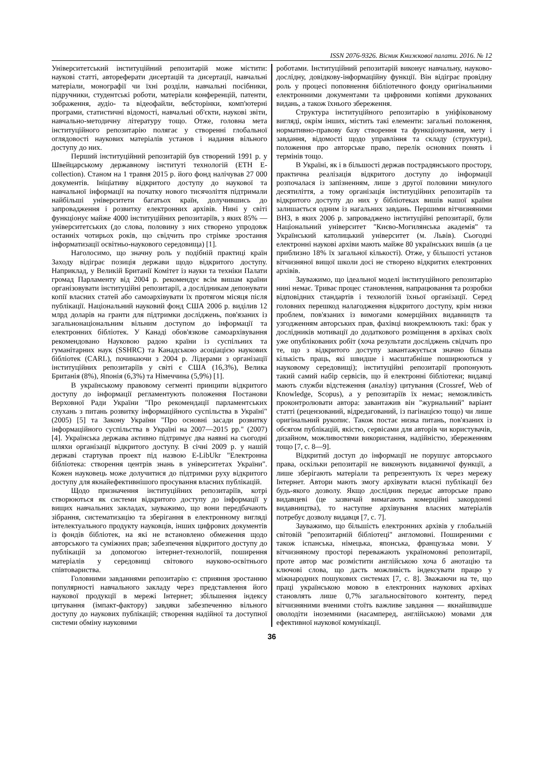ISSN 2076-9326. Вісник Книжкової палати. 2016. № 12
Університетський інституційний репозитарій може містити: наукові статті, автореферати дисертацій та дисертації, навчальні матеріали, монографії чи їхні розділи, навчальні посібники, підручники, студентські роботи, матеріали конференцій, патенти, зображення, аудіо- та відеофайли, вебсторінки, комп'ютерні програми, статистичні відомості, навчальні об'єкти, наукові звіти, навчально-методичну літературу тощо. Отже, головна мета інституційного репозитарію полягає у створенні глобальної оглядовості наукових матеріалів установ і надання вільного доступу до них.
Перший інституційний репозитарій був створений 1991 р. у Швейцарському державному інституті технологій (ETH E-collection). Станом на 1 травня 2015 р. його фонд налічував 27 000 документів. Ініціативу відкритого доступу до наукової та навчальної інформації на початку нового тисячоліття підтримали найбільші університети багатьох країн, долучившись до запровадження і розвитку електронних архівів. Нині у світі функціонує майже 4000 інституційних репозитаріїв, з яких 85% — університетських (до слова, половину з них створено упродовж останніх чотирьох років, що свідчить про стрімке зростання інформатизації освітньо-наукового середовища) [1].
Наголосимо, що значну роль у подібній практиці країн Заходу відіграє позиція держави щодо відкритого доступу. Наприклад, у Великій Британії Комітет із науки та техніки Палати громад Парламенту від 2004 р. рекомендує всім вишам країни організовувати інституційні репозитарії, а дослідникам депонувати копії власних статей або самоархівувати їх протягом місяця після публікації. Національний науковий фонд США 2006 р. виділив 12 млрд доларів на гранти для підтримки досліджень, пов'язаних із загальнонаціональним вільним доступом до інформації та електронних бібліотек. У Канаді обов'язкове самоархівування рекомендовано Науковою радою країни із суспільних та гуманітарних наук (SSHRC) та Канадською асоціацією наукових бібліотек (CARL), починаючи з 2004 р. Лідерами з організації інституційних репозитаріїв у світі є США (16,3%), Велика Британія (8%), Японія (6,3%) та Німеччина (5,9%) [1].
В українському правовому сегменті принципи відкритого доступу до інформації регламентують положення Постанови Верховної Ради України "Про рекомендації парламентських слухань з питань розвитку інформаційного суспільства в Україні" (2005) [5] та Закону України "Про основні засади розвитку інформаційного суспільства в Україні на 2007—2015 рр." (2007) [4]. Українська держава активно підтримує два наявні на сьогодні шляхи організації відкритого доступу. В січні 2009 р. у нашій державі стартував проект під назвою E-LibUkr "Електронна бібліотека: створення центрів знань в університетах України". Кожен науковець може долучитися до підтримки руху відкритого доступу для якнайефективнішого просування власних публікацій.
Щодо призначення інституційних репозитаріїв, котрі створюються як системи відкритого доступу до інформації у вищих навчальних закладах, зауважимо, що вони передбачають зібрання, систематизацію та зберігання в електронному вигляді інтелектуального продукту науковців, інших цифрових документів із фондів бібліотек, на які не встановлено обмеження щодо авторського та суміжних прав; забезпечення відкритого доступу до публікацій за допомогою інтернет-технологій, поширення матеріалів у середовищі світового науково-освітнього співтовариства.
Головними завданнями репозитарію є: сприяння зростанню популярності навчального закладу через представлення його наукової продукції в мережі Інтернет; збільшення індексу цитування (імпакт-фактору) завдяки забезпеченню вільного доступу до наукових публікацій; створення надійної та доступної системи обміну науковими
роботами. Інституційний репозитарій виконує навчальну, науково-дослідну, довідкову-інформаційну функції. Він відіграє провідну роль у процесі поповнення бібліотечного фонду оригінальними електронними документами та цифровими копіями друкованих видань, а також їхнього збереження.
Структура інституційного репозитарію в уніфікованому вигляді, окрім інших, містить такі елементи: загальні положення, нормативно-правову базу створення та функціонування, мету і завдання, відомості щодо управління та складу (структури), положення про авторське право, перелік основних понять і термінів тощо.
В Україні, як і в більшості держав пострадянського простору, практична реалізація відкритого доступу до інформації розпочалася із запізненням, лише з другої половини минулого десятиліття, а тому організація інституційних репозитаріїв та відкритого доступу до них у бібліотеках вишів нашої країни залишається одним із нагальних завдань. Першими вітчизняними ВНЗ, в яких 2006 р. запроваджено інституційні репозитарії, були Національний університет "Києво-Могилянська академія" та Український католицький університет (м. Львів). Сьогодні електронні наукові архіви мають майже 80 українських вишів (а це приблизно 18% їх загальної кількості). Отже, у більшості установ вітчизняної вищої школи досі не створено відкритих електронних архівів.
Зауважимо, що ідеальної моделі інституційного репозитарію нині немає. Триває процес становлення, напрацювання та розробки відповідних стандартів і технологій їхньої організації. Серед головних перешкод налагодження відкритого доступу, крім низки проблем, пов'язаних із вимогами комерційних видавництв та узгодженням авторських прав, фахівці виокремлюють такі: брак у дослідників мотивації до додаткового розміщення в архівах своїх уже опублікованих робіт (хоча результати досліджень свідчать про те, що з відкритого доступу завантажується значно більша кількість праць, які швидше і масштабніше поширюються у науковому середовищі); інституційні репозитарії пропонують такий самий набір сервісів, що й електронні бібліотеки; видавці мають служби відстеження (аналізу) цитування (Crossref, Web of Knowledge, Scopus), а у репозитаріїв їх немає; неможливість проконтролювати автора: завантажив він "журнальний" варіант статті (рецензований, відредагований, із пагінацією тощо) чи лише оригінальний рукопис. Також постає низка питань, пов'язаних із обсягом публікацій, якістю, сервісами для авторів чи користувачів, дизайном, можливостями використання, надійністю, збереженням тощо [7, с. 8—9].
Відкритий доступ до інформації не порушує авторського права, оскільки репозитарії не виконують видавничої функції, а лише зберігають матеріали та репрезентують їх через мережу Інтернет. Автори мають змогу архівувати власні публікації без будь-якого дозволу. Якщо дослідник передає авторське право видавцеві (це зазвичай вимагають комерційні закордонні видавництва), то наступне архівування власних матеріалів потребує дозволу видавця [7, с. 7].
Зауважимо, що більшість електронних архівів у глобальній світовій "репозитарній бібліотеці" англомовні. Поширеними є також іспанська, німецька, японська, французька мови. У вітчизняному просторі переважають україномовні репозитарії, проте автор має розмістити англійською хоча б анотацію та ключові слова, що дасть можливість індексувати працю у міжнародних пошукових системах [7, с. 8]. Зважаючи на те, що праці українською мовою в електронних наукових архівах становлять лише 0,7% загальносвітового контенту, перед вітчизняними вченими стоїть важливе завдання — якнайшвидше оволодіти іноземними (насамперед, англійською) мовами для ефективної наукової комунікації.
36